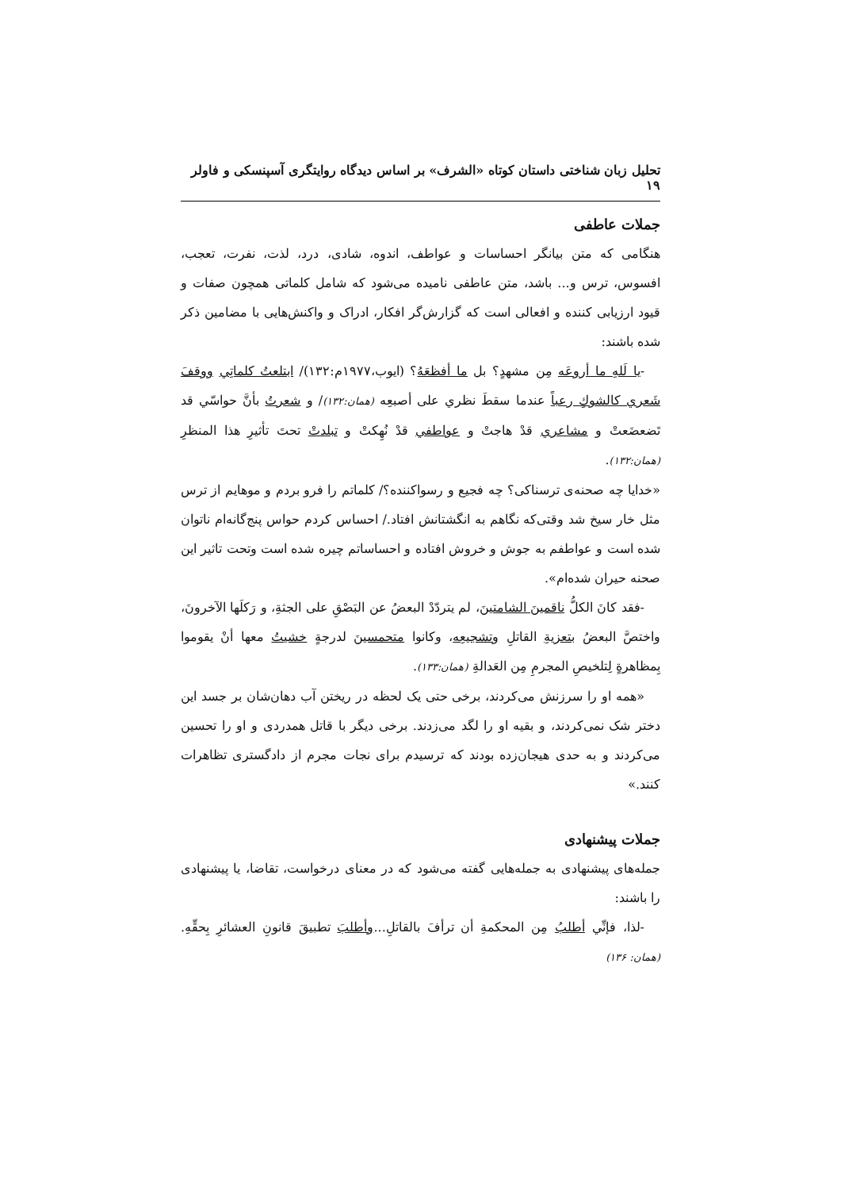تحلیل زبان شناختی داستان کوتاه «الشرف» بر اساس دیدگاه روایتگری آسپنسکی و فاولر ۱۹
جملات عاطفی
هنگامی که متن بیانگر احساسات و عواطف، اندوه، شادی، درد، لذت، نفرت، تعجب، افسوس، ترس و... باشد، متن عاطفی نامیده می‌شود که شامل کلماتی همچون صفات و قیود ارزیابی کننده و افعالی است که گزارش‌گر افکار، ادراک و واکنش‌هایی با مضامین ذکر شده باشند:
-یا لَلهِ ما أروعَه مِن مشهدٍ؟ بل ما أفظعَهُ؟ (ایوب،۱۹۷۷م:۱۳۲)/ ابتلعتُ کلماتِي ووقفَ شَعري کالشوكِ رعباً عندما سقطَ نظري على أصبعِه (همان:۱۳۲)/ و شعرتُ بأنَّ حواسّي قد تَضعضَعتْ و مشاعري قدْ هاجتْ و عواطفي قدْ نُهِكتْ و تبلدتْ تحتَ تأثيرِ هذا المنظرِ (همان:۱۳۲).
«خدایا چه صحنه‌ی ترسناکی؟ چه فجیع و رسواکننده؟/ کلماتم را فرو بردم و موهایم از ترس مثل خار سیخ شد وقتی‌که نگاهم به انگشتانش افتاد./ احساس کردم حواس پنج‌گانه‌ام ناتوان شده است و عواطفم به جوش و خروش افتاده و احساساتم چیره شده است وتحت تاثیر این صحنه حیران شده‌ام».
-فقد كانَ الكلُّ ناقمينَ الشامتينَ، لم يتردّدْ البعضُ عن البَصْقِ على الجثةِ، و رَكلَها الآخرونَ، واختصَّ البعضُ بتعزيةِ القاتلِ وتشجيعِه، وكانوا متحمسينَ لدرجةٍ خشيتُ معها أنْ يقوموا بِمظاهرةٍ لِتلخيصِ المجرمِ مِن العَدالةِ (همان:۱۳۳).
«همه او را سرزنش می‌کردند، برخی حتی یک لحظه در ریختن آب دهان‌شان بر جسد این دختر شک نمی‌کردند، و بقیه او را لگد می‌زدند. برخی دیگر با قاتل همدردی و او را تحسین می‌کردند و به حدی هیجان‌زده بودند که ترسیدم برای نجات مجرم از دادگستری تظاهرات کنند.»
جملات پیشنهادی
جمله‌های پیشنهادی به جمله‌هایی گفته می‌شود که در معنای درخواست، تقاضا، یا پیشنهادی را باشند:
-لذا، فإنِّي أطلبُ مِن المحكمةِ أن ترأفَ بالقاتلِ...وأطلبَ تطبيقَ قانونِ العشائرِ بِحقِّهِ. (همان: ۱۳۶)